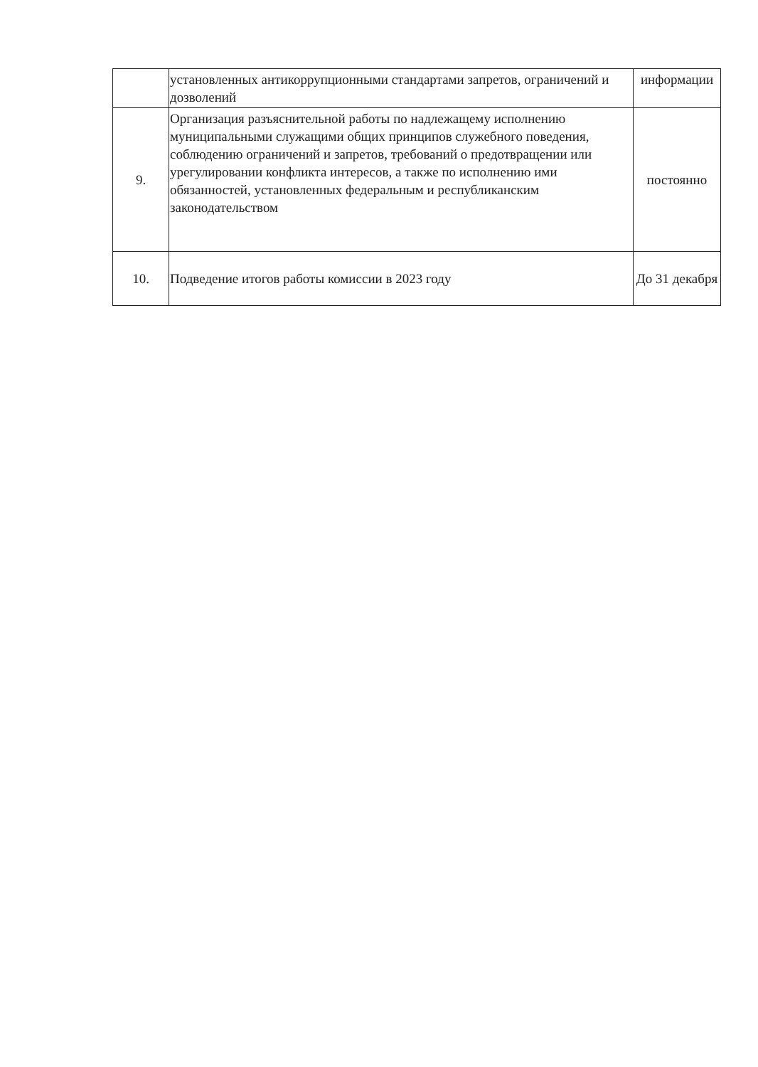| | установленных антикоррупционными стандартами запретов, ограничений и дозволений | информации |
| 9. | Организация разъяснительной работы по надлежащему исполнению муниципальными служащими общих принципов служебного поведения, соблюдению ограничений и запретов, требований о предотвращении или урегулировании конфликта интересов, а также по исполнению ими обязанностей, установленных федеральным и республиканским законодательством | постоянно |
| 10. | Подведение итогов работы комиссии в 2023 году | До 31 декабря |